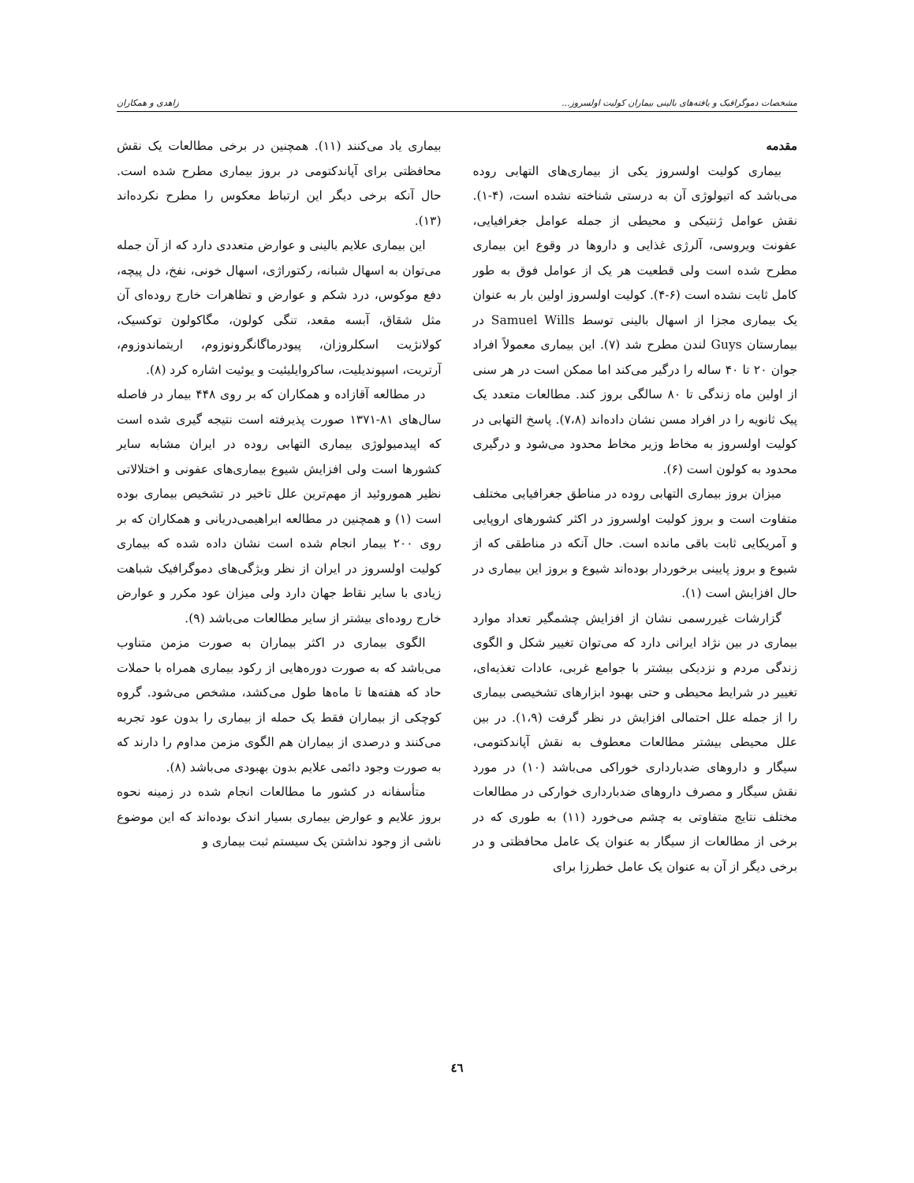مشخصات دموگرافیک و یافته‌های بالینی بیماران کولیت اولسروز... زاهدی و همکاران
مقدمه
بیماری کولیت اولسروز یکی از بیماری‌های التهابی روده می‌باشد که اتیولوژی آن به درستی شناخته نشده است، (۴-۱). نقش عوامل ژنتیکی و محیطی از جمله عوامل جغرافیایی، عفونت ویروسی، آلرژی غذایی و داروها در وقوع این بیماری مطرح شده است ولی قطعیت هر یک از عوامل فوق به طور کامل ثابت نشده است (۶-۴). کولیت اولسروز اولین بار به عنوان یک بیماری مجزا از اسهال بالینی توسط Samuel Wills در بیمارستان Guys لندن مطرح شد (۷). این بیماری معمولاً افراد جوان ۲۰ تا ۴۰ ساله را درگیر می‌کند اما ممکن است در هر سنی از اولین ماه زندگی تا ۸۰ سالگی بروز کند. مطالعات متعدد یک پیک ثانویه را در افراد مسن نشان داده‌اند (۷،۸). پاسخ التهابی در کولیت اولسروز به مخاط وزیر مخاط محدود می‌شود و درگیری محدود به کولون است (۶).
میزان بروز بیماری التهابی روده در مناطق جغرافیایی مختلف متفاوت است و بروز کولیت اولسروز در اکثر کشورهای اروپایی و آمریکایی ثابت باقی مانده است. حال آنکه در مناطقی که از شیوع و بروز پایینی برخوردار بوده‌اند شیوع و بروز این بیماری در حال افزایش است (۱).
گزارشات غیررسمی نشان از افزایش چشمگیر تعداد موارد بیماری در بین نژاد ایرانی دارد که می‌توان تغییر شکل و الگوی زندگی مردم و نزدیکی بیشتر با جوامع غربی، عادات تغذیه‌ای، تغییر در شرایط محیطی و حتی بهبود ابزارهای تشخیصی بیماری را از جمله علل احتمالی افزایش در نظر گرفت (۱،۹). در بین علل محیطی بیشتر مطالعات معطوف به نقش آپاندکتومی، سیگار و داروهای ضدبارداری خوراکی می‌باشد (۱۰) در مورد نقش سیگار و مصرف داروهای ضدبارداری خوارکی در مطالعات مختلف نتایج متفاوتی به چشم می‌خورد (۱۱) به طوری که در برخی از مطالعات از سیگار به عنوان یک عامل محافظتی و در برخی دیگر از آن به عنوان یک عامل خطرزا برای
بیماری یاد می‌کنند (۱۱). همچنین در برخی مطالعات یک نقش محافظتی برای آپاندکتومی در بروز بیماری مطرح شده است. حال آنکه برخی دیگر این ارتباط معکوس را مطرح نکرده‌اند (۱۳).
این بیماری علایم بالینی و عوارض متعددی دارد که از آن جمله می‌توان به اسهال شبانه، رکتوراژی، اسهال خونی، نفخ، دل پیچه، دفع موکوس، درد شکم و عوارض و تظاهرات خارج روده‌ای آن مثل شقاق، آبسه مقعد، تنگی کولون، مگاکولون توکسیک، کولانژیت اسکلروزان، پیودرماگانگرونوزوم، اریتماندوزوم، آرتریت، اسپوندیلیت، ساکروایلیئیت و یوئیت اشاره کرد (۸).
در مطالعه آقازاده و همکاران که بر روی ۴۴۸ بیمار در فاصله سال‌های ۸۱-۱۳۷۱ صورت پذیرفته است نتیجه گیری شده است که اپیدمیولوژی بیماری التهابی روده در ایران مشابه سایر کشورها است ولی افزایش شیوع بیماری‌های عفونی و اختلالاتی نظیر هموروئید از مهم‌ترین علل تاخیر در تشخیص بیماری بوده است (۱) و همچنین در مطالعه ابراهیمی‌دریانی و همکاران که بر روی ۲۰۰ بیمار انجام شده است نشان داده شده که بیماری کولیت اولسروز در ایران از نظر ویژگی‌های دموگرافیک شباهت زیادی با سایر نقاط جهان دارد ولی میزان عود مکرر و عوارض خارج روده‌ای بیشتر از سایر مطالعات می‌باشد (۹).
الگوی بیماری در اکثر بیماران به صورت مزمن متناوب می‌باشد که به صورت دوره‌هایی از رکود بیماری همراه با حملات حاد که هفته‌ها تا ماه‌ها طول می‌کشد، مشخص می‌شود. گروه کوچکی از بیماران فقط یک حمله از بیماری را بدون عود تجربه می‌کنند و درصدی از بیماران هم الگوی مزمن مداوم را دارند که به صورت وجود دائمی علایم بدون بهبودی می‌باشد (۸).
متأسفانه در کشور ما مطالعات انجام شده در زمینه نحوه بروز علایم و عوارض بیماری بسیار اندک بوده‌اند که این موضوع ناشی از وجود نداشتن یک سیستم ثبت بیماری و
٤٦